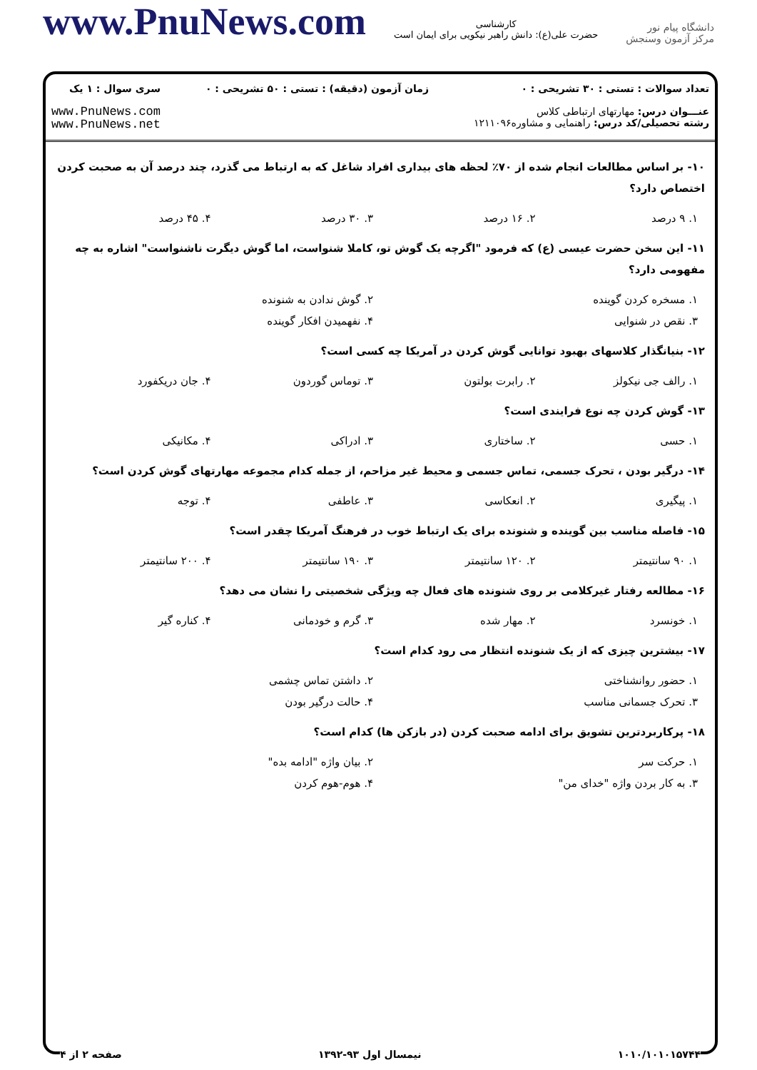www.PnuNews.com
کارشناسی
حضرت علی(ع): دانش راهبر نیکویی برای ایمان است
دانشگاه پیام نور
مرکز آزمون وسنجش
تعداد سوالات : تستی : ۳۰ تشریحی : ۰
عنـــوان درس: مهارتهای ارتباطی کلاس
رشته تحصیلی/کد درس: راهنمایی و مشاوره۱۲۱۱۰۹۶
زمان آزمون (دقیقه) : تستی : ۵۰ تشریحی : ۰
سری سوال : ۱ یک
www.PnuNews.com
www.PnuNews.net
۱۰- بر اساس مطالعات انجام شده از ۷۰٪ لحظه های بیداری افراد شاغل که به ارتباط می گذرد، چند درصد آن به صحبت کردن اختصاص دارد؟
| ۱. ۹ درصد | ۲. ۱۶ درصد | ۳. ۳۰ درصد | ۴. ۴۵ درصد |
۱۱- این سخن حضرت عیسی (ع) که فرمود "اگرچه یک گوش تو، کاملا شنواست، اما گوش دیگرت ناشنواست" اشاره به چه مفهومی دارد؟
| ۱. مسخره کردن گوینده | ۲. گوش ندادن به شنونده |
| ۳. نقص در شنوایی | ۴. نفهمیدن افکار گوینده |
۱۲- بنیانگذار کلاسهای بهبود توانایی گوش کردن در آمریکا چه کسی است؟
| ۱. رالف جی نیکولز | ۲. رابرت بولتون | ۳. توماس گوردون | ۴. جان دریکفورد |
۱۳- گوش کردن چه نوع فرایندی است؟
| ۱. حسی | ۲. ساختاری | ۳. ادراکی | ۴. مکانیکی |
۱۴- درگیر بودن ، تحرک جسمی، تماس جسمی و محیط غیر مزاحم، از جمله کدام مجموعه مهارتهای گوش کردن است؟
| ۱. پیگیری | ۲. انعکاسی | ۳. عاطفی | ۴. توجه |
۱۵- فاصله مناسب بین گوینده و شنونده برای یک ارتباط خوب در فرهنگ آمریکا چقدر است؟
| ۱. ۹۰ سانتیمتر | ۲. ۱۲۰ سانتیمتر | ۳. ۱۹۰ سانتیمتر | ۴. ۲۰۰ سانتیمتر |
۱۶- مطالعه رفتار غیرکلامی بر روی شنونده های فعال چه ویژگی شخصیتی را نشان می دهد؟
| ۱. خونسرد | ۲. مهار شده | ۳. گرم و خودمانی | ۴. کناره گیر |
۱۷- بیشترین چیزی که از یک شنونده انتظار می رود کدام است؟
| ۱. حضور روانشناختی | ۲. داشتن تماس چشمی |
| ۳. تحرک جسمانی مناسب | ۴. حالت درگیر بودن |
۱۸- پرکاربردترین تشویق برای ادامه صحبت کردن (در بازکن ها) کدام است؟
| ۱. حرکت سر | ۲. بیان واژه "ادامه بده" |
| ۳. به کار بردن واژه "خدای من" | ۴. هوم-هوم کردن |
۱۰۱۰/۱۰۱۰۱۵۷۴۴ نیمسال اول ۹۳-۱۳۹۲ صفحه ۲ از ۴